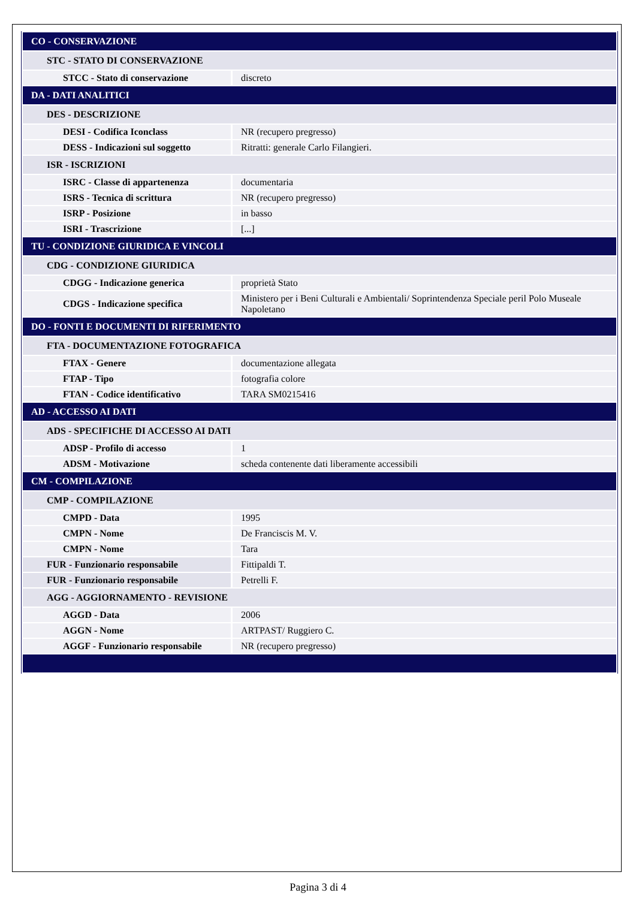| CO - CONSERVAZIONE | |
| --- | --- |
| STC - STATO DI CONSERVAZIONE | |
| STCC - Stato di conservazione | discreto |
| DA - DATI ANALITICI | |
| DES - DESCRIZIONE | |
| DESI - Codifica Iconclass | NR (recupero pregresso) |
| DESS - Indicazioni sul soggetto | Ritratti: generale Carlo Filangieri. |
| ISR - ISCRIZIONI | |
| ISRC - Classe di appartenenza | documentaria |
| ISRS - Tecnica di scrittura | NR (recupero pregresso) |
| ISRP - Posizione | in basso |
| ISRI - Trascrizione | [...] |
| TU - CONDIZIONE GIURIDICA E VINCOLI | |
| CDG - CONDIZIONE GIURIDICA | |
| CDGG - Indicazione generica | proprietà Stato |
| CDGS - Indicazione specifica | Ministero per i Beni Culturali e Ambientali/ Soprintendenza Speciale peril Polo Museale Napoletano |
| DO - FONTI E DOCUMENTI DI RIFERIMENTO | |
| FTA - DOCUMENTAZIONE FOTOGRAFICA | |
| FTAX - Genere | documentazione allegata |
| FTAP - Tipo | fotografia colore |
| FTAN - Codice identificativo | TARA SM0215416 |
| AD - ACCESSO AI DATI | |
| ADS - SPECIFICHE DI ACCESSO AI DATI | |
| ADSP - Profilo di accesso | 1 |
| ADSM - Motivazione | scheda contenente dati liberamente accessibili |
| CM - COMPILAZIONE | |
| CMP - COMPILAZIONE | |
| CMPD - Data | 1995 |
| CMPN - Nome | De Franciscis M. V. |
| CMPN - Nome | Tara |
| FUR - Funzionario responsabile | Fittipaldi T. |
| FUR - Funzionario responsabile | Petrelli F. |
| AGG - AGGIORNAMENTO - REVISIONE | |
| AGGD - Data | 2006 |
| AGGN - Nome | ARTPAST/ Ruggiero C. |
| AGGF - Funzionario responsabile | NR (recupero pregresso) |
Pagina 3 di 4